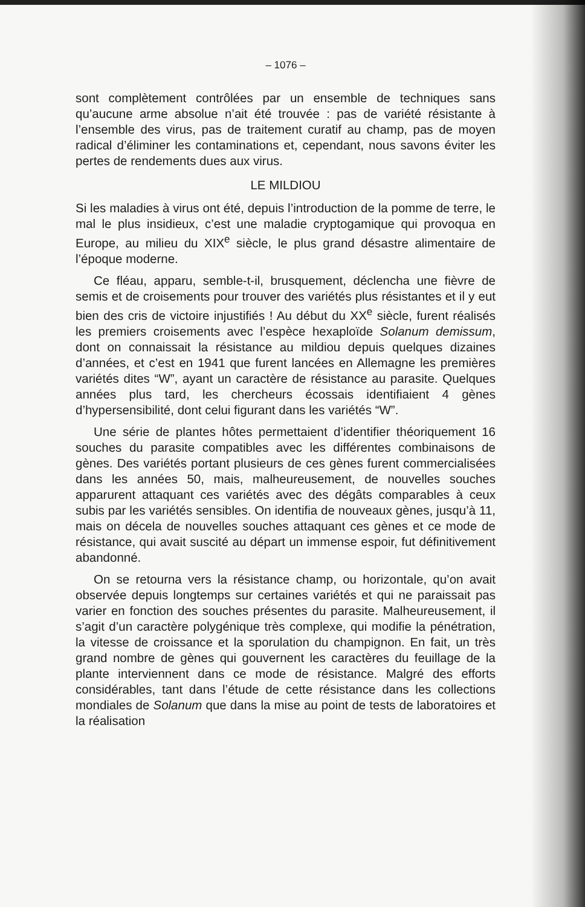– 1076 –
sont complètement contrôlées par un ensemble de techniques sans qu’aucune arme absolue n’ait été trouvée : pas de variété résistante à l’ensemble des virus, pas de traitement curatif au champ, pas de moyen radical d’éliminer les contaminations et, cependant, nous savons éviter les pertes de rendements dues aux virus.
LE MILDIOU
Si les maladies à virus ont été, depuis l’introduction de la pomme de terre, le mal le plus insidieux, c’est une maladie cryptogamique qui provoqua en Europe, au milieu du XIX<sup>e</sup> siècle, le plus grand désastre alimentaire de l’époque moderne.
Ce fléau, apparu, semble-t-il, brusquement, déclencha une fièvre de semis et de croisements pour trouver des variétés plus résistantes et il y eut bien des cris de victoire injustifiés ! Au début du XX<sup>e</sup> siècle, furent réalisés les premiers croisements avec l’espèce hexaploïde Solanum demissum, dont on connaissait la résistance au mildiou depuis quelques dizaines d’années, et c’est en 1941 que furent lancées en Allemagne les premières variétés dites “W”, ayant un caractère de résistance au parasite. Quelques années plus tard, les chercheurs écossais identifiaient 4 gènes d’hypersensibilité, dont celui figurant dans les variétés “W”.
Une série de plantes hôtes permettaient d’identifier théoriquement 16 souches du parasite compatibles avec les différentes combinaisons de gènes. Des variétés portant plusieurs de ces gènes furent commercialisées dans les années 50, mais, malheureusement, de nouvelles souches apparurent attaquant ces variétés avec des dégâts comparables à ceux subis par les variétés sensibles. On identifia de nouveaux gènes, jusqu’à 11, mais on décela de nouvelles souches attaquant ces gènes et ce mode de résistance, qui avait suscité au départ un immense espoir, fut définitivement abandonné.
On se retourna vers la résistance champ, ou horizontale, qu’on avait observée depuis longtemps sur certaines variétés et qui ne paraissait pas varier en fonction des souches présentes du parasite. Malheureusement, il s’agit d’un caractère polygénique très complexe, qui modifie la pénétration, la vitesse de croissance et la sporulation du champignon. En fait, un très grand nombre de gènes qui gouvernent les caractères du feuillage de la plante interviennent dans ce mode de résistance. Malgré des efforts considérables, tant dans l’étude de cette résistance dans les collections mondiales de Solanum que dans la mise au point de tests de laboratoires et la réalisation